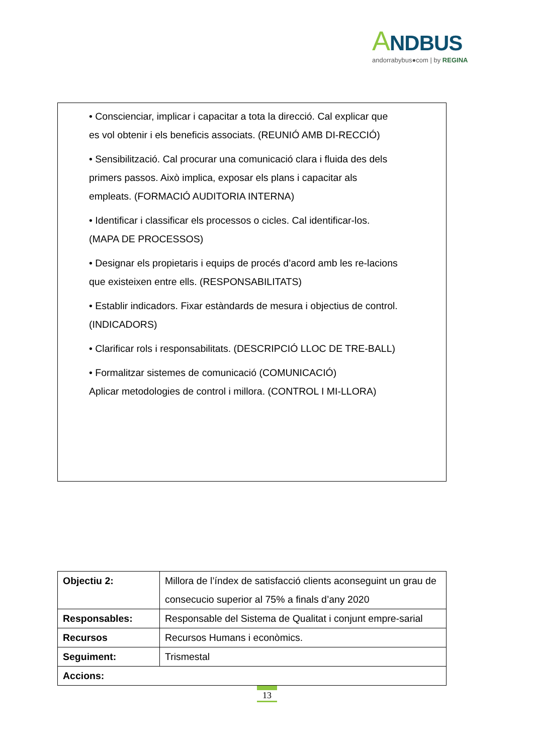ANDBUS
andorrabybus●com | by REGINA
• Conscienciar, implicar i capacitar a tota la direcció. Cal explicar que es vol obtenir i els beneficis associats. (REUNIÓ AMB DI-RECCIÓ)
• Sensibilització. Cal procurar una comunicació clara i fluida des dels primers passos. Això implica, exposar els plans i capacitar als empleats. (FORMACIÓ AUDITORIA INTERNA)
• Identificar i classificar els processos o cicles. Cal identificar-los. (MAPA DE PROCESSOS)
• Designar els propietaris i equips de procés d’acord amb les re-lacions que existeixen entre ells. (RESPONSABILITATS)
• Establir indicadors. Fixar estàndards de mesura i objectius de control. (INDICADORS)
• Clarificar rols i responsabilitats. (DESCRIPCIÓ LLOC DE TRE-BALL)
• Formalitzar sistemes de comunicació (COMUNICACIÓ)
Aplicar metodologies de control i millora. (CONTROL I MI-LLORA)
| Objectiu 2: | Millora de l’índex de satisfacció clients aconseguint un grau de consecucio superior al 75% a finals d’any 2020 |
| Responsables: | Responsable del Sistema de Qualitat i conjunt empre-sarial |
| Recursos | Recursos Humans i econòmics. |
| Seguiment: | Trismestal |
| Accions: | |
13